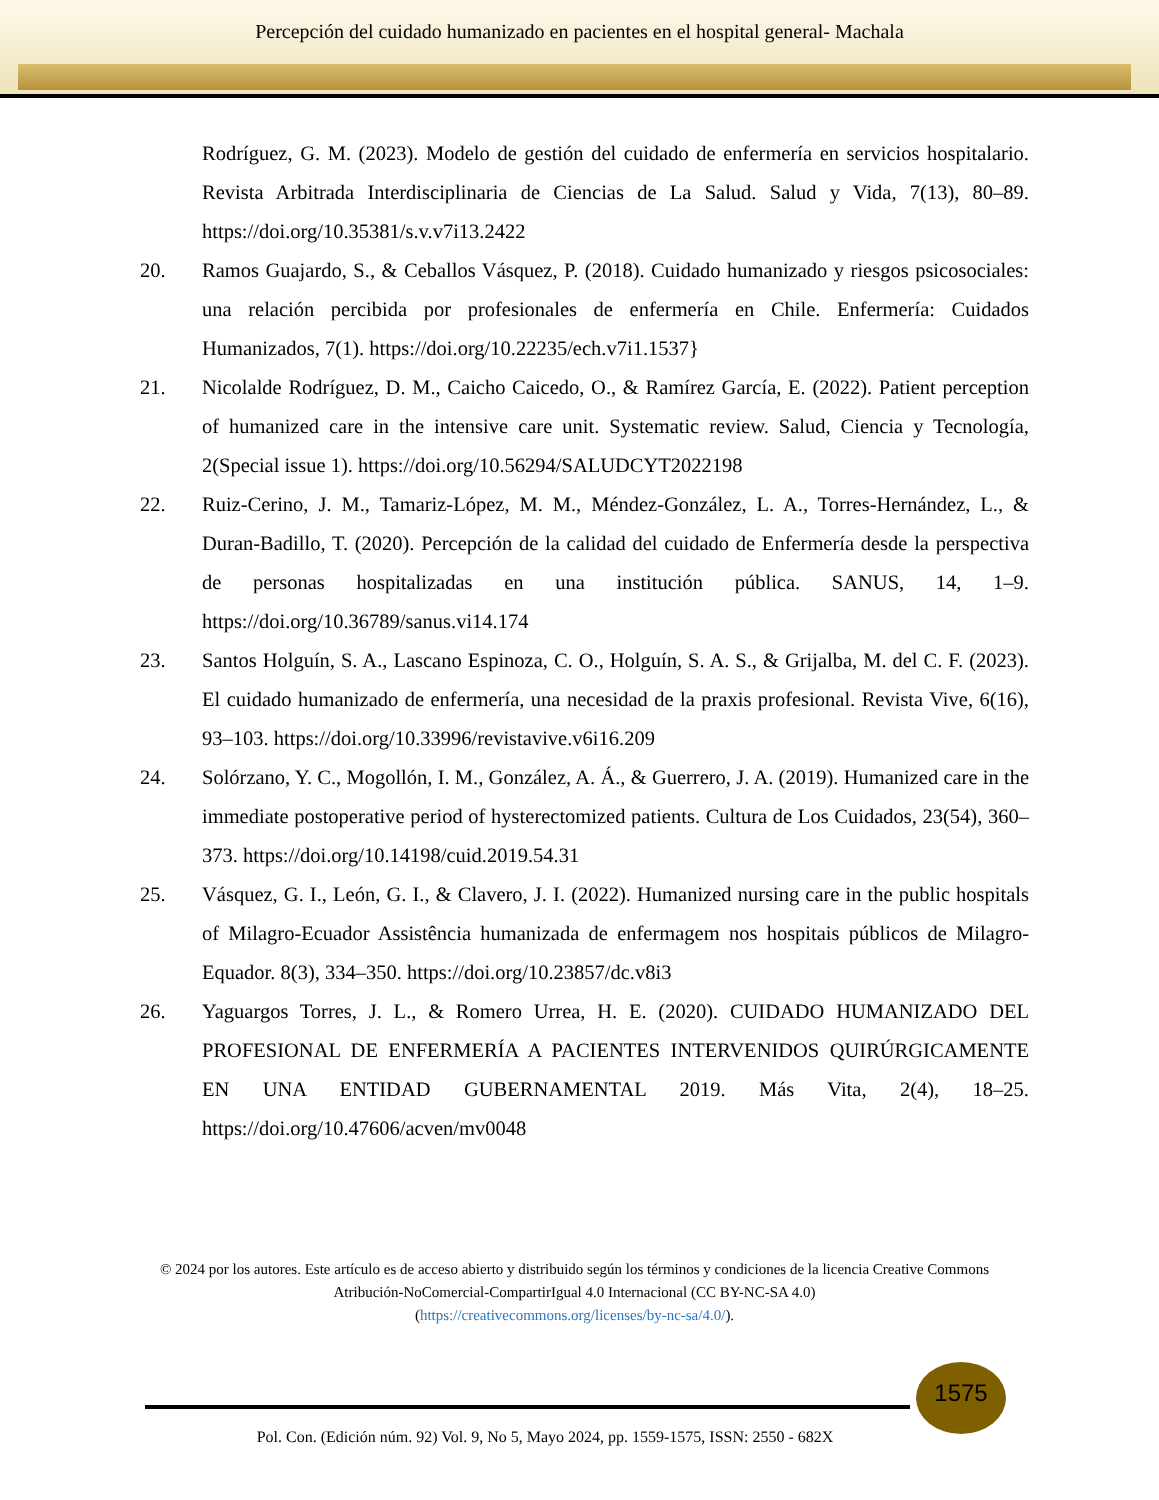Percepción del cuidado humanizado en pacientes en el hospital general- Machala
Rodríguez, G. M. (2023). Modelo de gestión del cuidado de enfermería en servicios hospitalario. Revista Arbitrada Interdisciplinaria de Ciencias de La Salud. Salud y Vida, 7(13), 80–89. https://doi.org/10.35381/s.v.v7i13.2422
20. Ramos Guajardo, S., & Ceballos Vásquez, P. (2018). Cuidado humanizado y riesgos psicosociales: una relación percibida por profesionales de enfermería en Chile. Enfermería: Cuidados Humanizados, 7(1). https://doi.org/10.22235/ech.v7i1.1537}
21. Nicolalde Rodríguez, D. M., Caicho Caicedo, O., & Ramírez García, E. (2022). Patient perception of humanized care in the intensive care unit. Systematic review. Salud, Ciencia y Tecnología, 2(Special issue 1). https://doi.org/10.56294/SALUDCYT2022198
22. Ruiz-Cerino, J. M., Tamariz-López, M. M., Méndez-González, L. A., Torres-Hernández, L., & Duran-Badillo, T. (2020). Percepción de la calidad del cuidado de Enfermería desde la perspectiva de personas hospitalizadas en una institución pública. SANUS, 14, 1–9. https://doi.org/10.36789/sanus.vi14.174
23. Santos Holguín, S. A., Lascano Espinoza, C. O., Holguín, S. A. S., & Grijalba, M. del C. F. (2023). El cuidado humanizado de enfermería, una necesidad de la praxis profesional. Revista Vive, 6(16), 93–103. https://doi.org/10.33996/revistavive.v6i16.209
24. Solórzano, Y. C., Mogollón, I. M., González, A. Á., & Guerrero, J. A. (2019). Humanized care in the immediate postoperative period of hysterectomized patients. Cultura de Los Cuidados, 23(54), 360–373. https://doi.org/10.14198/cuid.2019.54.31
25. Vásquez, G. I., León, G. I., & Clavero, J. I. (2022). Humanized nursing care in the public hospitals of Milagro-Ecuador Assistência humanizada de enfermagem nos hospitais públicos de Milagro-Equador. 8(3), 334–350. https://doi.org/10.23857/dc.v8i3
26. Yaguargos Torres, J. L., & Romero Urrea, H. E. (2020). CUIDADO HUMANIZADO DEL PROFESIONAL DE ENFERMERÍA A PACIENTES INTERVENIDOS QUIRÚRGICAMENTE EN UNA ENTIDAD GUBERNAMENTAL 2019. Más Vita, 2(4), 18–25. https://doi.org/10.47606/acven/mv0048
© 2024 por los autores. Este artículo es de acceso abierto y distribuido según los términos y condiciones de la licencia Creative Commons Atribución-NoComercial-CompartirIgual 4.0 Internacional (CC BY-NC-SA 4.0)
(https://creativecommons.org/licenses/by-nc-sa/4.0/).
1575
Pol. Con. (Edición núm. 92) Vol. 9, No 5, Mayo 2024, pp. 1559-1575, ISSN: 2550 - 682X